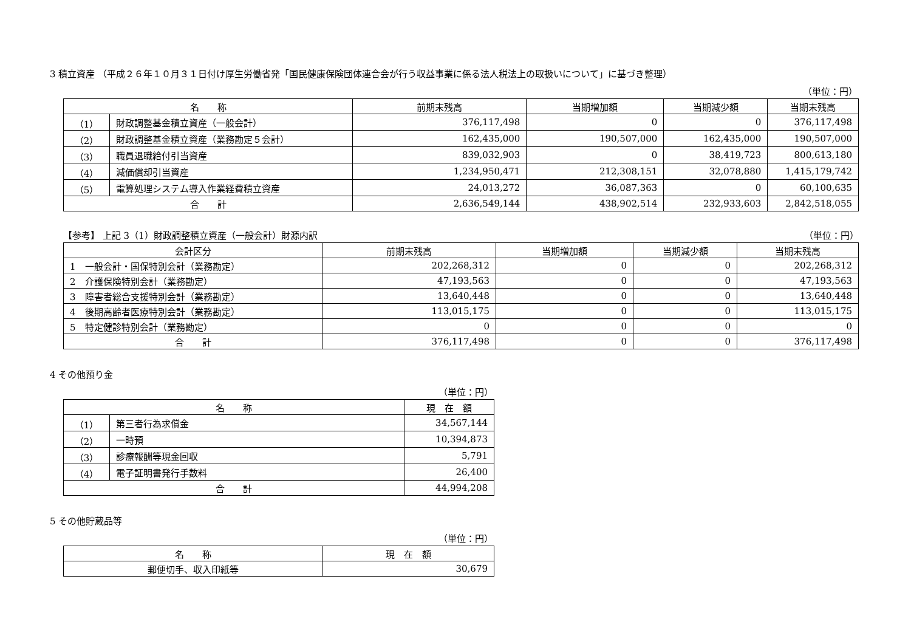3 積立資産 （平成２６年１０月３１日付け厚生労働省発「国民健康保険団体連合会が行う収益事業に係る法人税法上の取扱いについて」に基づき整理）
（単位：円）
| 名 称 | | 前期末残高 | 当期増加額 | 当期減少額 | 当期末残高 |
| --- | --- | --- | --- | --- | --- |
| （1） | 財政調整基金積立資産（一般会計） | 376,117,498 | 0 | 0 | 376,117,498 |
| （2） | 財政調整基金積立資産（業務勘定５会計） | 162,435,000 | 190,507,000 | 162,435,000 | 190,507,000 |
| （3） | 職員退職給付引当資産 | 839,032,903 | 0 | 38,419,723 | 800,613,180 |
| （4） | 減価償却引当資産 | 1,234,950,471 | 212,308,151 | 32,078,880 | 1,415,179,742 |
| （5） | 電算処理システム導入作業経費積立資産 | 24,013,272 | 36,087,363 | 0 | 60,100,635 |
| 合 計 | | 2,636,549,144 | 438,902,514 | 232,933,603 | 2,842,518,055 |
【参考】 上記 3（1）財政調整積立資産（一般会計）財源内訳 （単位：円）
| 会計区分 | 前期末残高 | 当期増加額 | 当期減少額 | 当期末残高 |
| --- | --- | --- | --- | --- |
| 1 一般会計・国保特別会計（業務勘定） | 202,268,312 | 0 | 0 | 202,268,312 |
| 2 介護保険特別会計（業務勘定） | 47,193,563 | 0 | 0 | 47,193,563 |
| 3 障害者総合支援特別会計（業務勘定） | 13,640,448 | 0 | 0 | 13,640,448 |
| 4 後期高齢者医療特別会計（業務勘定） | 113,015,175 | 0 | 0 | 113,015,175 |
| 5 特定健診特別会計（業務勘定） | 0 | 0 | 0 | 0 |
| 合 計 | 376,117,498 | 0 | 0 | 376,117,498 |
4 その他預り金
（単位：円）
| 名 称 | | 現 在 額 |
| --- | --- | --- |
| （1） | 第三者行為求償金 | 34,567,144 |
| （2） | 一時預 | 10,394,873 |
| （3） | 診療報酬等現金回収 | 5,791 |
| （4） | 電子証明書発行手数料 | 26,400 |
| 合 計 | | 44,994,208 |
5 その他貯蔵品等
（単位：円）
| 名 称 | 現 在 額 |
| --- | --- |
| 郵便切手、収入印紙等 | 30,679 |